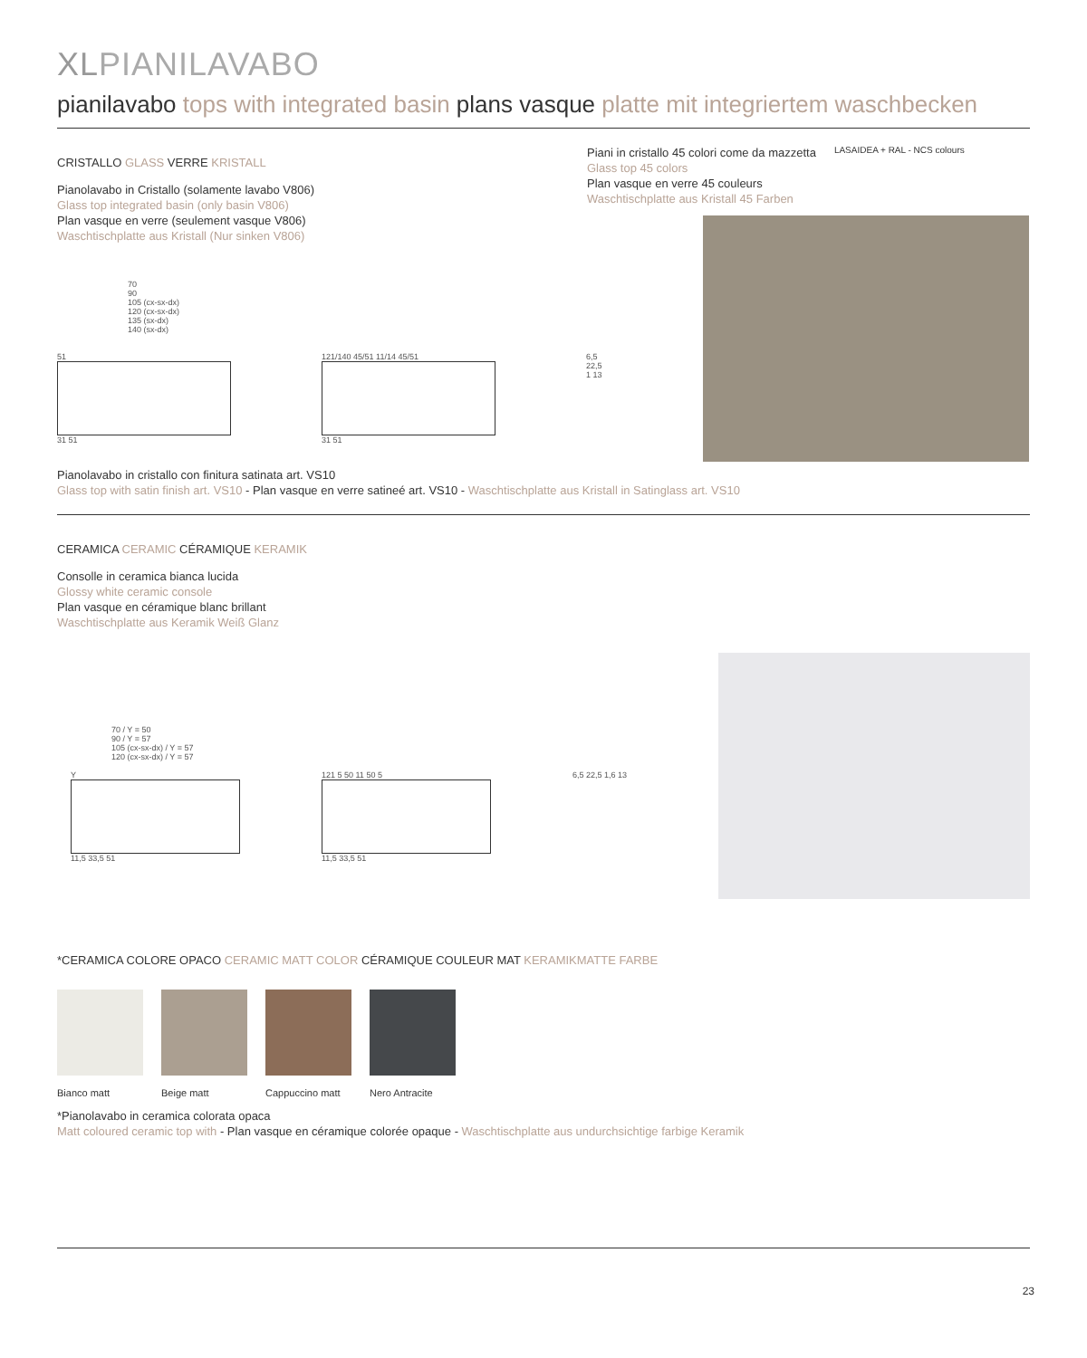XLPIANILAVABO
pianilavabo tops with integrated basin plans vasque platte mit integriertem waschbecken
CRISTALLO GLASS VERRE KRISTALL
Pianolavabo in Cristallo (solamente lavabo V806)
Glass top integrated basin (only basin V806)
Plan vasque en verre (seulement vasque V806)
Waschtischplatte aus Kristall (Nur sinken V806)
70
90
105 (cx-sx-dx)
120 (cx-sx-dx)
135 (sx-dx)
140 (sx-dx)
51
31 51
121/140 45/51 11/14 45/51
31 51
6,5 22,5 1 13
Piani in cristallo 45 colori come da mazzetta
Glass top 45 colors
Plan vasque en verre 45 couleurs
Waschtischplatte aus Kristall 45 Farben
LASAIDEA + RAL - NCS colours
Pianolavabo in cristallo con finitura satinata art. VS10
Glass top with satin finish art. VS10 - Plan vasque en verre satineé art. VS10 - Waschtischplatte aus Kristall in Satinglass art. VS10
CERAMICA CERAMIC CÉRAMIQUE KERAMIK
Consolle in ceramica bianca lucida
Glossy white ceramic console
Plan vasque en céramique blanc brillant
Waschtischplatte aus Keramik Weiß Glanz
70 / Y = 50
90 / Y = 57
105 (cx-sx-dx) / Y = 57
120 (cx-sx-dx) / Y = 57
Y
11,5 33,5 51
121 5 50 11 50 5
11,5 33,5 51
6,5 22,5 1,6 13
*CERAMICA COLORE OPACO CERAMIC MATT COLOR CÉRAMIQUE COULEUR MAT KERAMIKMATTE FARBE
Bianco matt Beige matt Cappuccino matt Nero Antracite
*Pianolavabo in ceramica colorata opaca
Matt coloured ceramic top with - Plan vasque en céramique colorée opaque - Waschtischplatte aus undurchsichtige farbige Keramik
23